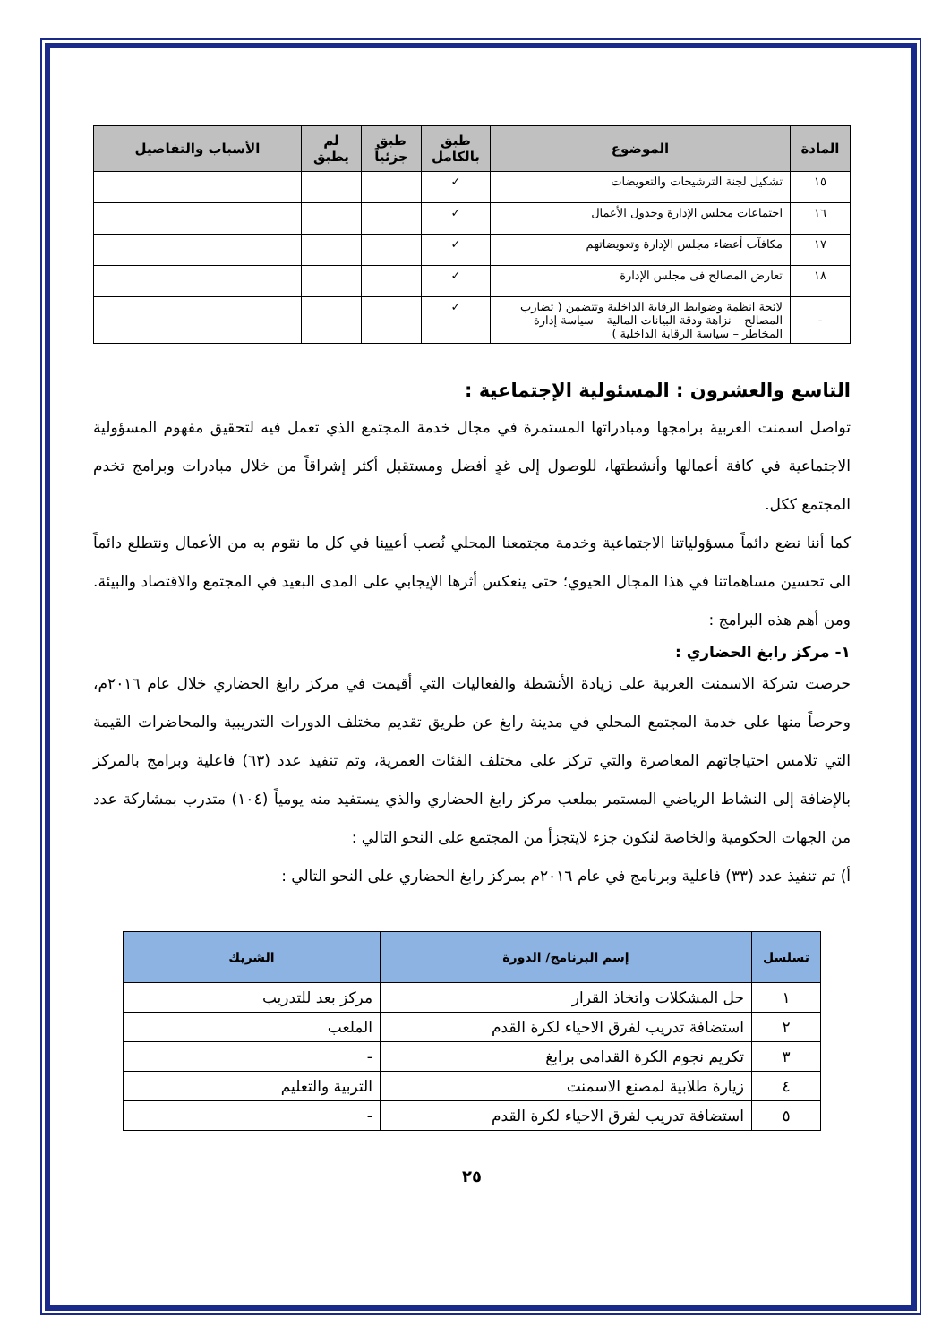| المادة | الموضوع | طبق بالكامل | طبق جزئياً | لم يطبق | الأسباب والتفاصيل |
| --- | --- | --- | --- | --- | --- |
| ١٥ | تشكيل لجنة الترشيحات والتعويضات | ✓ | | | |
| ١٦ | اجتماعات مجلس الإدارة وجدول الأعمال | ✓ | | | |
| ١٧ | مكافآت أعضاء مجلس الإدارة وتعويضاتهم | ✓ | | | |
| ١٨ | تعارض المصالح فى مجلس الإدارة | ✓ | | | |
| - | لائحة انظمة وضوابط الرقابة الداخلية وتتضمن ( تضارب المصالح – نزاهة ودقة البيانات المالية – سياسة إدارة المخاطر – سياسة الرقابة الداخلية ) | ✓ | | | |
التاسع والعشرون : المسئولية الإجتماعية :
تواصل اسمنت العربية برامجها ومبادراتها المستمرة في مجال خدمة المجتمع الذي تعمل فيه لتحقيق مفهوم المسؤولية الاجتماعية في كافة أعمالها وأنشطتها، للوصول إلى غدٍ أفضل ومستقبل أكثر إشراقاً من خلال مبادرات وبرامج تخدم المجتمع ككل.
كما أننا نضع دائماً مسؤولياتنا الاجتماعية وخدمة مجتمعنا المحلي نُصب أعيينا في كل ما نقوم به من الأعمال ونتطلع دائماً الى تحسين مساهماتنا في هذا المجال الحيوي؛ حتى ينعكس أثرها الإيجابي على المدى البعيد في المجتمع والاقتصاد والبيئة. ومن أهم هذه البرامج :
١- مركز رابغ الحضاري :
حرصت شركة الاسمنت العربية على زيادة الأنشطة والفعاليات التي أقيمت في مركز رابغ الحضاري خلال عام ٢٠١٦م، وحرصاً منها على خدمة المجتمع المحلي في مدينة رابغ عن طريق تقديم مختلف الدورات التدريبية والمحاضرات القيمة التي تلامس احتياجاتهم المعاصرة والتي تركز على مختلف الفئات العمرية، وتم تنفيذ عدد (٦٣) فاعلية وبرامج بالمركز بالإضافة إلى النشاط الرياضي المستمر بملعب مركز رابغ الحضاري والذي يستفيد منه يومياً (١٠٤) متدرب بمشاركة عدد من الجهات الحكومية والخاصة لنكون جزء لايتجزأ من المجتمع على النحو التالي :
أ) تم تنفيذ عدد (٣٣) فاعلية وبرنامج في عام ٢٠١٦م بمركز رابغ الحضاري على النحو التالي :
| تسلسل | إسم البرنامج/ الدورة | الشريك |
| --- | --- | --- |
| ١ | حل المشكلات واتخاذ القرار | مركز بعد للتدريب |
| ٢ | استضافة تدريب لفرق الاحياء لكرة القدم | الملعب |
| ٣ | تكريم نجوم الكرة القدامى برابغ | - |
| ٤ | زيارة طلابية لمصنع الاسمنت | التربية والتعليم |
| ٥ | استضافة تدريب لفرق الاحياء لكرة القدم | - |
٢٥